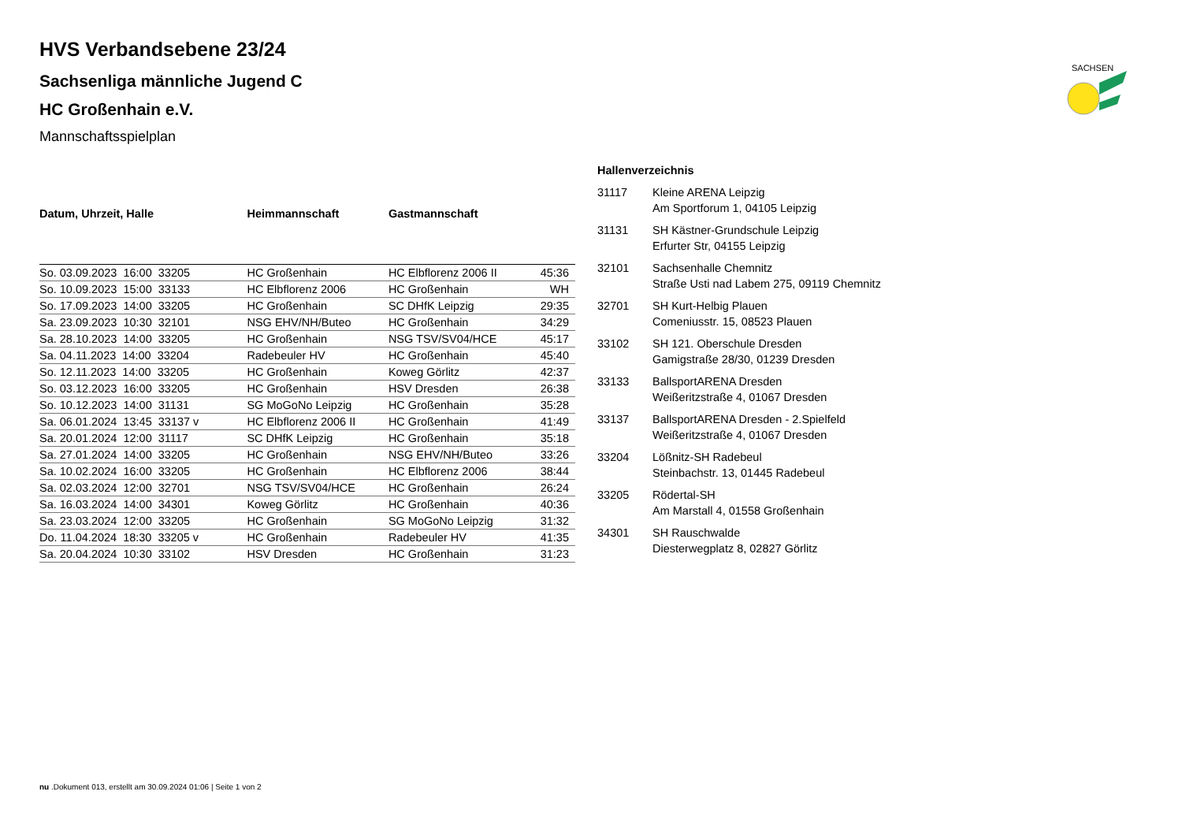SACHSEN
HVS Verbandsebene 23/24
Sachsenliga männliche Jugend C
HC Großenhain e.V.
Mannschaftsspielplan
| Datum, Uhrzeit, Halle | Heimmannschaft | Gastmannschaft | |
| --- | --- | --- | --- |
| So. 03.09.2023 16:00 33205 | HC Großenhain | HC Elbflorenz 2006 II | 45:36 |
| So. 10.09.2023 15:00 33133 | HC Elbflorenz 2006 | HC Großenhain | WH |
| So. 17.09.2023 14:00 33205 | HC Großenhain | SC DHfK Leipzig | 29:35 |
| Sa. 23.09.2023 10:30 32101 | NSG EHV/NH/Buteo | HC Großenhain | 34:29 |
| Sa. 28.10.2023 14:00 33205 | HC Großenhain | NSG TSV/SV04/HCE | 45:17 |
| Sa. 04.11.2023 14:00 33204 | Radebeuler HV | HC Großenhain | 45:40 |
| So. 12.11.2023 14:00 33205 | HC Großenhain | Koweg Görlitz | 42:37 |
| So. 03.12.2023 16:00 33205 | HC Großenhain | HSV Dresden | 26:38 |
| So. 10.12.2023 14:00 31131 | SG MoGoNo Leipzig | HC Großenhain | 35:28 |
| Sa. 06.01.2024 13:45 33137 v | HC Elbflorenz 2006 II | HC Großenhain | 41:49 |
| Sa. 20.01.2024 12:00 31117 | SC DHfK Leipzig | HC Großenhain | 35:18 |
| Sa. 27.01.2024 14:00 33205 | HC Großenhain | NSG EHV/NH/Buteo | 33:26 |
| Sa. 10.02.2024 16:00 33205 | HC Großenhain | HC Elbflorenz 2006 | 38:44 |
| Sa. 02.03.2024 12:00 32701 | NSG TSV/SV04/HCE | HC Großenhain | 26:24 |
| Sa. 16.03.2024 14:00 34301 | Koweg Görlitz | HC Großenhain | 40:36 |
| Sa. 23.03.2024 12:00 33205 | HC Großenhain | SG MoGoNo Leipzig | 31:32 |
| Do. 11.04.2024 18:30 33205 v | HC Großenhain | Radebeuler HV | 41:35 |
| Sa. 20.04.2024 10:30 33102 | HSV Dresden | HC Großenhain | 31:23 |
Hallenverzeichnis
| 31117 | Kleine ARENA Leipzig Am Sportforum 1, 04105 Leipzig |
| 31131 | SH Kästner-Grundschule Leipzig Erfurter Str, 04155 Leipzig |
| 32101 | Sachsenhalle Chemnitz Straße Usti nad Labem 275, 09119 Chemnitz |
| 32701 | SH Kurt-Helbig Plauen Comeniusstr. 15, 08523 Plauen |
| 33102 | SH 121. Oberschule Dresden Gamigstraße 28/30, 01239 Dresden |
| 33133 | BallsportARENA Dresden Weißeritzstraße 4, 01067 Dresden |
| 33137 | BallsportARENA Dresden - 2.Spielfeld Weißeritzstraße 4, 01067 Dresden |
| 33204 | Lößnitz-SH Radebeul Steinbachstr. 13, 01445 Radebeul |
| 33205 | Rödertal-SH Am Marstall 4, 01558 Großenhain |
| 34301 | SH Rauschwalde Diesterwegplatz 8, 02827 Görlitz |
nu .Dokument 013, erstellt am 30.09.2024 01:06 | Seite 1 von 2